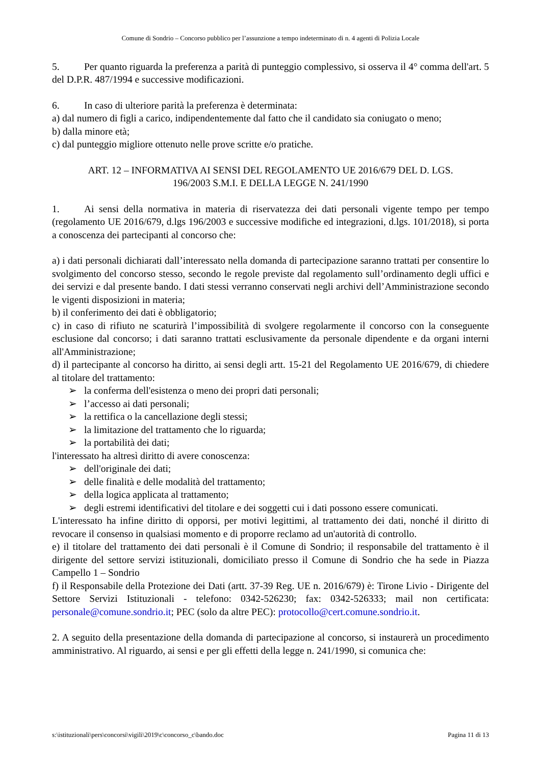Comune di Sondrio – Concorso pubblico per l’assunzione a tempo indeterminato di n. 4 agenti di Polizia Locale
5. Per quanto riguarda la preferenza a parità di punteggio complessivo, si osserva il 4° comma dell'art. 5 del D.P.R. 487/1994 e successive modificazioni.
6. In caso di ulteriore parità la preferenza è determinata:
a) dal numero di figli a carico, indipendentemente dal fatto che il candidato sia coniugato o meno;
b) dalla minore età;
c) dal punteggio migliore ottenuto nelle prove scritte e/o pratiche.
ART. 12 – INFORMATIVA AI SENSI DEL REGOLAMENTO UE 2016/679 DEL D. LGS.
196/2003 S.M.I. E DELLA LEGGE N. 241/1990
1. Ai sensi della normativa in materia di riservatezza dei dati personali vigente tempo per tempo (regolamento UE 2016/679, d.lgs 196/2003 e successive modifiche ed integrazioni, d.lgs. 101/2018), si porta a conoscenza dei partecipanti al concorso che:
a) i dati personali dichiarati dall’interessato nella domanda di partecipazione saranno trattati per consentire lo svolgimento del concorso stesso, secondo le regole previste dal regolamento sull’ordinamento degli uffici e dei servizi e dal presente bando. I dati stessi verranno conservati negli archivi dell’Amministrazione secondo le vigenti disposizioni in materia;
b) il conferimento dei dati è obbligatorio;
c) in caso di rifiuto ne scaturirà l’impossibilità di svolgere regolarmente il concorso con la conseguente esclusione dal concorso; i dati saranno trattati esclusivamente da personale dipendente e da organi interni all'Amministrazione;
d) il partecipante al concorso ha diritto, ai sensi degli artt. 15-21 del Regolamento UE 2016/679, di chiedere al titolare del trattamento:
➢ la conferma dell'esistenza o meno dei propri dati personali;
➢ l’accesso ai dati personali;
➢ la rettifica o la cancellazione degli stessi;
➢ la limitazione del trattamento che lo riguarda;
➢ la portabilità dei dati;
l'interessato ha altresì diritto di avere conoscenza:
➢ dell'originale dei dati;
➢ delle finalità e delle modalità del trattamento;
➢ della logica applicata al trattamento;
➢ degli estremi identificativi del titolare e dei soggetti cui i dati possono essere comunicati.
L'interessato ha infine diritto di opporsi, per motivi legittimi, al trattamento dei dati, nonché il diritto di revocare il consenso in qualsiasi momento e di proporre reclamo ad un'autorità di controllo.
e) il titolare del trattamento dei dati personali è il Comune di Sondrio; il responsabile del trattamento è il dirigente del settore servizi istituzionali, domiciliato presso il Comune di Sondrio che ha sede in Piazza Campello 1 – Sondrio
f) il Responsabile della Protezione dei Dati (artt. 37-39 Reg. UE n. 2016/679) è: Tirone Livio - Dirigente del Settore Servizi Istituzionali - telefono: 0342-526230; fax: 0342-526333; mail non certificata: personale@comune.sondrio.it; PEC (solo da altre PEC): protocollo@cert.comune.sondrio.it.
2. A seguito della presentazione della domanda di partecipazione al concorso, si instaurerà un procedimento amministrativo. Al riguardo, ai sensi e per gli effetti della legge n. 241/1990, si comunica che:
s:\istituzionali\pers\concorsi\vigili\2019\c\concorso_c\bando.doc Pagina 11 di 13